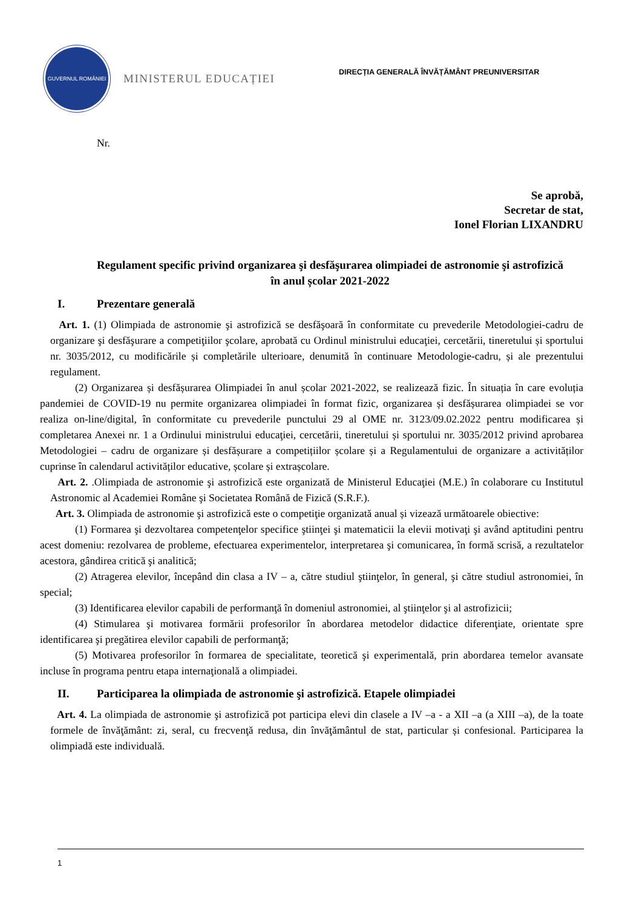GUVERNUL ROMÂNIEI
MINISTERUL EDUCAȚIEI
DIRECȚIA GENERALĂ ÎNVĂȚĂMÂNT PREUNIVERSITAR
Nr.
Se aprobă,
Secretar de stat,
Ionel Florian LIXANDRU
Regulament specific privind organizarea şi desfăşurarea olimpiadei de astronomie şi astrofizică în anul școlar 2021-2022
I. Prezentare generală
Art. 1. (1) Olimpiada de astronomie şi astrofizică se desfăşoară în conformitate cu prevederile Metodologiei-cadru de organizare şi desfăşurare a competiţiilor şcolare, aprobată cu Ordinul ministrului educaţiei, cercetării, tineretului și sportului nr. 3035/2012, cu modificările și completările ulterioare, denumită în continuare Metodologie-cadru, și ale prezentului regulament.
(2) Organizarea și desfășurarea Olimpiadei în anul școlar 2021-2022, se realizează fizic. În situația în care evoluția pandemiei de COVID-19 nu permite organizarea olimpiadei în format fizic, organizarea și desfășurarea olimpiadei se vor realiza on-line/digital, în conformitate cu prevederile punctului 29 al OME nr. 3123/09.02.2022 pentru modificarea și completarea Anexei nr. 1 a Ordinului ministrului educaţiei, cercetării, tineretului și sportului nr. 3035/2012 privind aprobarea Metodologiei – cadru de organizare și desfășurare a competițiilor școlare și a Regulamentului de organizare a activităților cuprinse în calendarul activităților educative, școlare și extrașcolare.
Art. 2. .Olimpiada de astronomie şi astrofizică este organizată de Ministerul Educaţiei (M.E.) în colaborare cu Institutul Astronomic al Academiei Române şi Societatea Română de Fizică (S.R.F.).
Art. 3. Olimpiada de astronomie şi astrofizică este o competiţie organizată anual și vizează următoarele obiective:
(1) Formarea şi dezvoltarea competenţelor specifice ştiinţei şi matematicii la elevii motivaţi şi având aptitudini pentru acest domeniu: rezolvarea de probleme, efectuarea experimentelor, interpretarea şi comunicarea, în formă scrisă, a rezultatelor acestora, gândirea critică şi analitică;
(2) Atragerea elevilor, începând din clasa a IV – a, către studiul ştiinţelor, în general, şi către studiul astronomiei, în special;
(3) Identificarea elevilor capabili de performanţă în domeniul astronomiei, al ştiinţelor şi al astrofizicii;
(4) Stimularea şi motivarea formării profesorilor în abordarea metodelor didactice diferenţiate, orientate spre identificarea şi pregătirea elevilor capabili de performanţă;
(5) Motivarea profesorilor în formarea de specialitate, teoretică şi experimentală, prin abordarea temelor avansate incluse în programa pentru etapa internaţională a olimpiadei.
II. Participarea la olimpiada de astronomie şi astrofizică. Etapele olimpiadei
Art. 4. La olimpiada de astronomie şi astrofizică pot participa elevi din clasele a IV –a - a XII –a (a XIII –a), de la toate formele de învăţământ: zi, seral, cu frecvenţă redusa, din învăţământul de stat, particular și confesional. Participarea la olimpiadă este individuală.
1